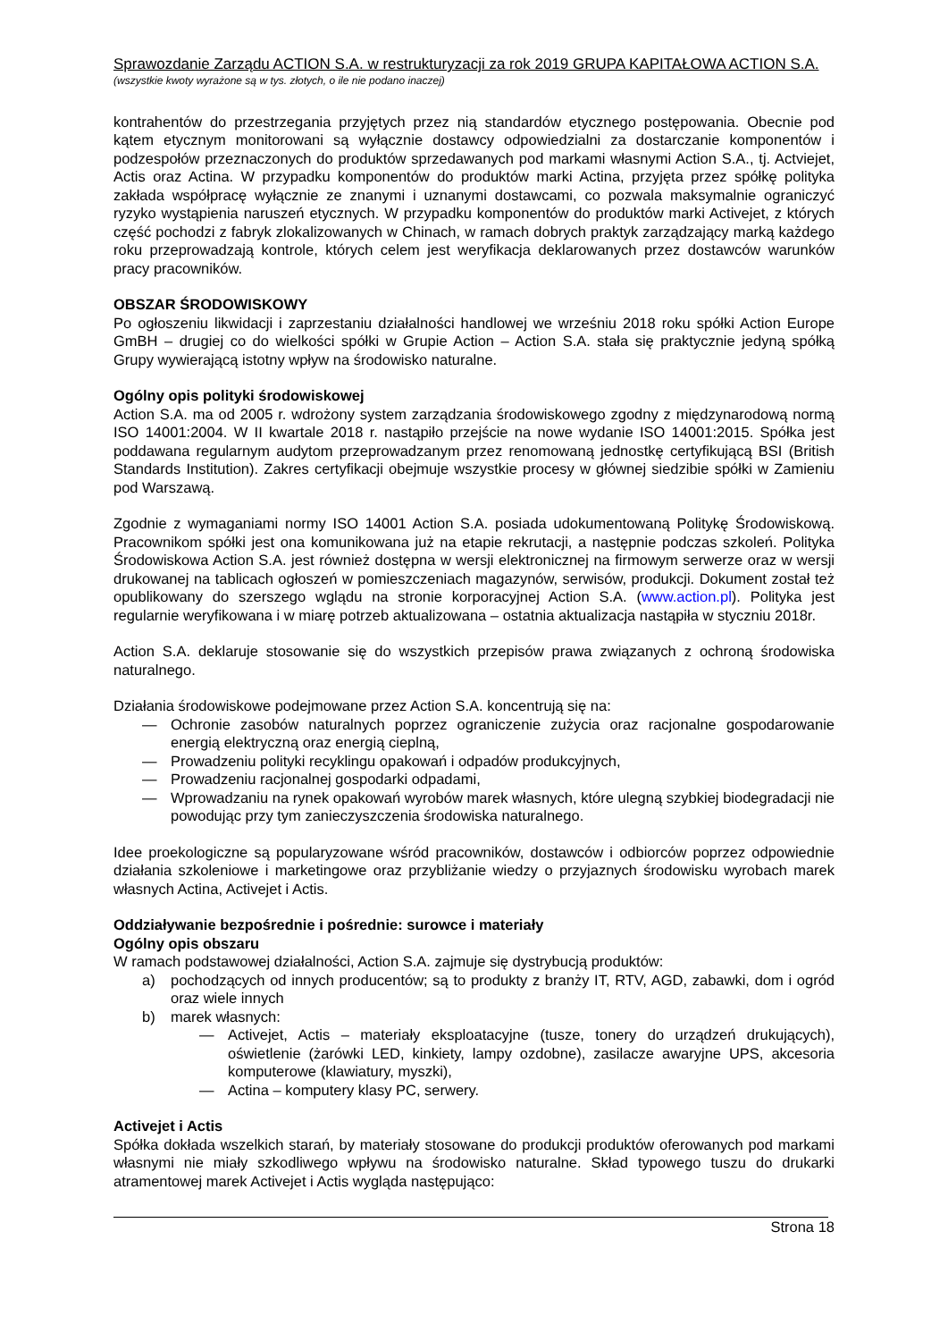Sprawozdanie Zarządu ACTION S.A. w restrukturyzacji za rok 2019 GRUPA KAPITAŁOWA ACTION S.A.
(wszystkie kwoty wyrażone są w tys. złotych, o ile nie podano inaczej)
kontrahentów do przestrzegania przyjętych przez nią standardów etycznego postępowania. Obecnie pod kątem etycznym monitorowani są wyłącznie dostawcy odpowiedzialni za dostarczanie komponentów i podzespołów przeznaczonych do produktów sprzedawanych pod markami własnymi Action S.A., tj. Actviejet, Actis oraz Actina. W przypadku komponentów do produktów marki Actina, przyjęta przez spółkę polityka zakłada współpracę wyłącznie ze znanymi i uznanymi dostawcami, co pozwala maksymalnie ograniczyć ryzyko wystąpienia naruszeń etycznych. W przypadku komponentów do produktów marki Activejet, z których część pochodzi z fabryk zlokalizowanych w Chinach, w ramach dobrych praktyk zarządzający marką każdego roku przeprowadzają kontrole, których celem jest weryfikacja deklarowanych przez dostawców warunków pracy pracowników.
OBSZAR ŚRODOWISKOWY
Po ogłoszeniu likwidacji i zaprzestaniu działalności handlowej we wrześniu 2018 roku spółki Action Europe GmBH – drugiej co do wielkości spółki w Grupie Action – Action S.A. stała się praktycznie jedyną spółką Grupy wywierającą istotny wpływ na środowisko naturalne.
Ogólny opis polityki środowiskowej
Action S.A. ma od 2005 r. wdrożony system zarządzania środowiskowego zgodny z międzynarodową normą ISO 14001:2004. W II kwartale 2018 r. nastąpiło przejście na nowe wydanie ISO 14001:2015. Spółka jest poddawana regularnym audytom przeprowadzanym przez renomowaną jednostkę certyfikującą BSI (British Standards Institution). Zakres certyfikacji obejmuje wszystkie procesy w głównej siedzibie spółki w Zamieniu pod Warszawą.
Zgodnie z wymaganiami normy ISO 14001 Action S.A. posiada udokumentowaną Politykę Środowiskową. Pracownikom spółki jest ona komunikowana już na etapie rekrutacji, a następnie podczas szkoleń. Polityka Środowiskowa Action S.A. jest również dostępna w wersji elektronicznej na firmowym serwerze oraz w wersji drukowanej na tablicach ogłoszeń w pomieszczeniach magazynów, serwisów, produkcji. Dokument został też opublikowany do szerszego wglądu na stronie korporacyjnej Action S.A. (www.action.pl). Polityka jest regularnie weryfikowana i w miarę potrzeb aktualizowana – ostatnia aktualizacja nastąpiła w styczniu 2018r.
Action S.A. deklaruje stosowanie się do wszystkich przepisów prawa związanych z ochroną środowiska naturalnego.
Działania środowiskowe podejmowane przez Action S.A. koncentrują się na:
— Ochronie zasobów naturalnych poprzez ograniczenie zużycia oraz racjonalne gospodarowanie energią elektryczną oraz energią cieplną,
— Prowadzeniu polityki recyklingu opakowań i odpadów produkcyjnych,
— Prowadzeniu racjonalnej gospodarki odpadami,
— Wprowadzaniu na rynek opakowań wyrobów marek własnych, które ulegną szybkiej biodegradacji nie powodując przy tym zanieczyszczenia środowiska naturalnego.
Idee proekologiczne są popularyzowane wśród pracowników, dostawców i odbiorców poprzez odpowiednie działania szkoleniowe i marketingowe oraz przybliżanie wiedzy o przyjaznych środowisku wyrobach marek własnych Actina, Activejet i Actis.
Oddziaływanie bezpośrednie i pośrednie: surowce i materiały
Ogólny opis obszaru
W ramach podstawowej działalności, Action S.A. zajmuje się dystrybucją produktów:
a) pochodzących od innych producentów; są to produkty z branży IT, RTV, AGD, zabawki, dom i ogród oraz wiele innych
b) marek własnych:
— Activejet, Actis – materiały eksploatacyjne (tusze, tonery do urządzeń drukujących), oświetlenie (żarówki LED, kinkiety, lampy ozdobne), zasilacze awaryjne UPS, akcesoria komputerowe (klawiatury, myszki),
— Actina – komputery klasy PC, serwery.
Activejet i Actis
Spółka dokłada wszelkich starań, by materiały stosowane do produkcji produktów oferowanych pod markami własnymi nie miały szkodliwego wpływu na środowisko naturalne. Skład typowego tuszu do drukarki atramentowej marek Activejet i Actis wygląda następująco:
Strona 18